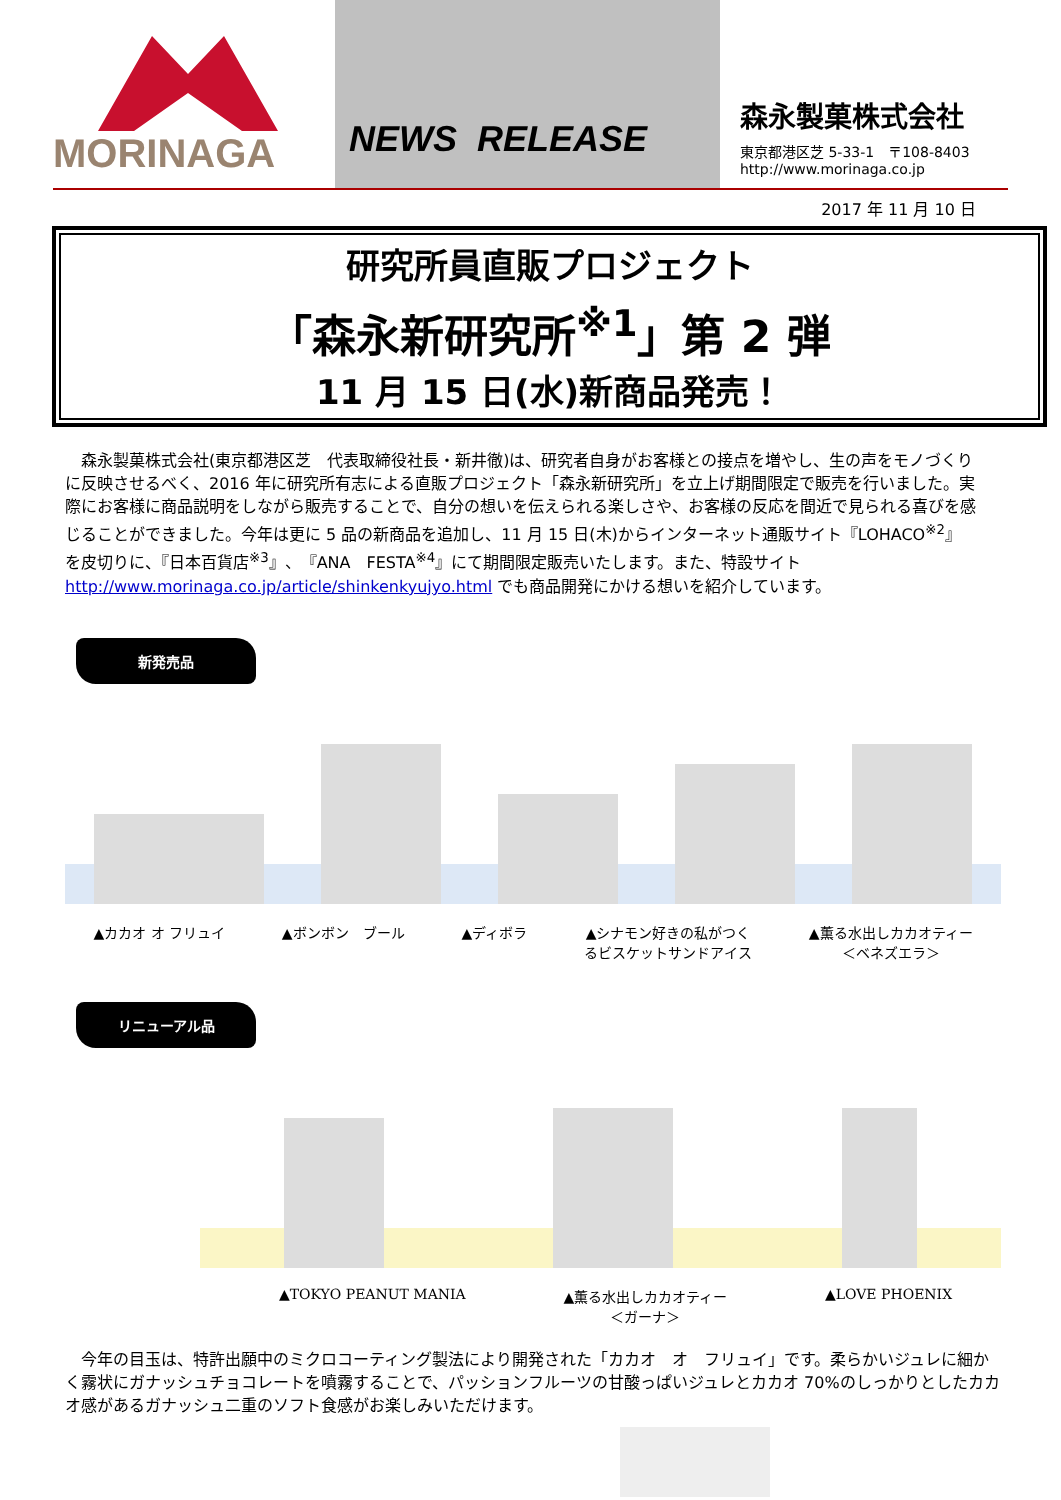MORINAGA NEWS RELEASE
森永製菓株式会社
東京都港区芝 5-33-1　〒108-8403
http://www.morinaga.co.jp
2017 年 11 月 10 日
研究所員直販プロジェクト
「森永新研究所<sup>※1</sup>」第 2 弾
11 月 15 日(水)新商品発売！
森永製菓株式会社(東京都港区芝　代表取締役社長・新井徹)は、研究者自身がお客様との接点を増やし、生の声をモノづくりに反映させるべく、2016 年に研究所有志による直販プロジェクト「森永新研究所」を立上げ期間限定で販売を行いました。実際にお客様に商品説明をしながら販売することで、自分の想いを伝えられる楽しさや、お客様の反応を間近で見られる喜びを感じることができました。今年は更に 5 品の新商品を追加し、11 月 15 日(木)からインターネット通販サイト『LOHACO<sup>※2</sup>』を皮切りに、『日本百貨店<sup>※3</sup>』、『ANA　FESTA<sup>※4</sup>』にて期間限定販売いたします。また、特設サイト http://www.morinaga.co.jp/article/shinkenkyujyo.html でも商品開発にかける想いを紹介しています。
新発売品
▲カカオ オ フリュイ ▲ボンボン　ブール ▲ディボラ ▲シナモン好きの私がつく
るビスケットサンドアイス ▲薫る水出しカカオティー
＜ベネズエラ＞
リニューアル品
▲TOKYO PEANUT MANIA ▲薫る水出しカカオティー
＜ガーナ＞ ▲LOVE PHOENIX
今年の目玉は、特許出願中のミクロコーティング製法により開発された「カカオ　オ　フリュイ」です。柔らかいジュレに細かく霧状にガナッシュチョコレートを噴霧することで、パッションフルーツの甘酸っぱいジュレとカカオ 70%のしっかりとしたカカオ感があるガナッシュ二重のソフト食感がお楽しみいただけます。